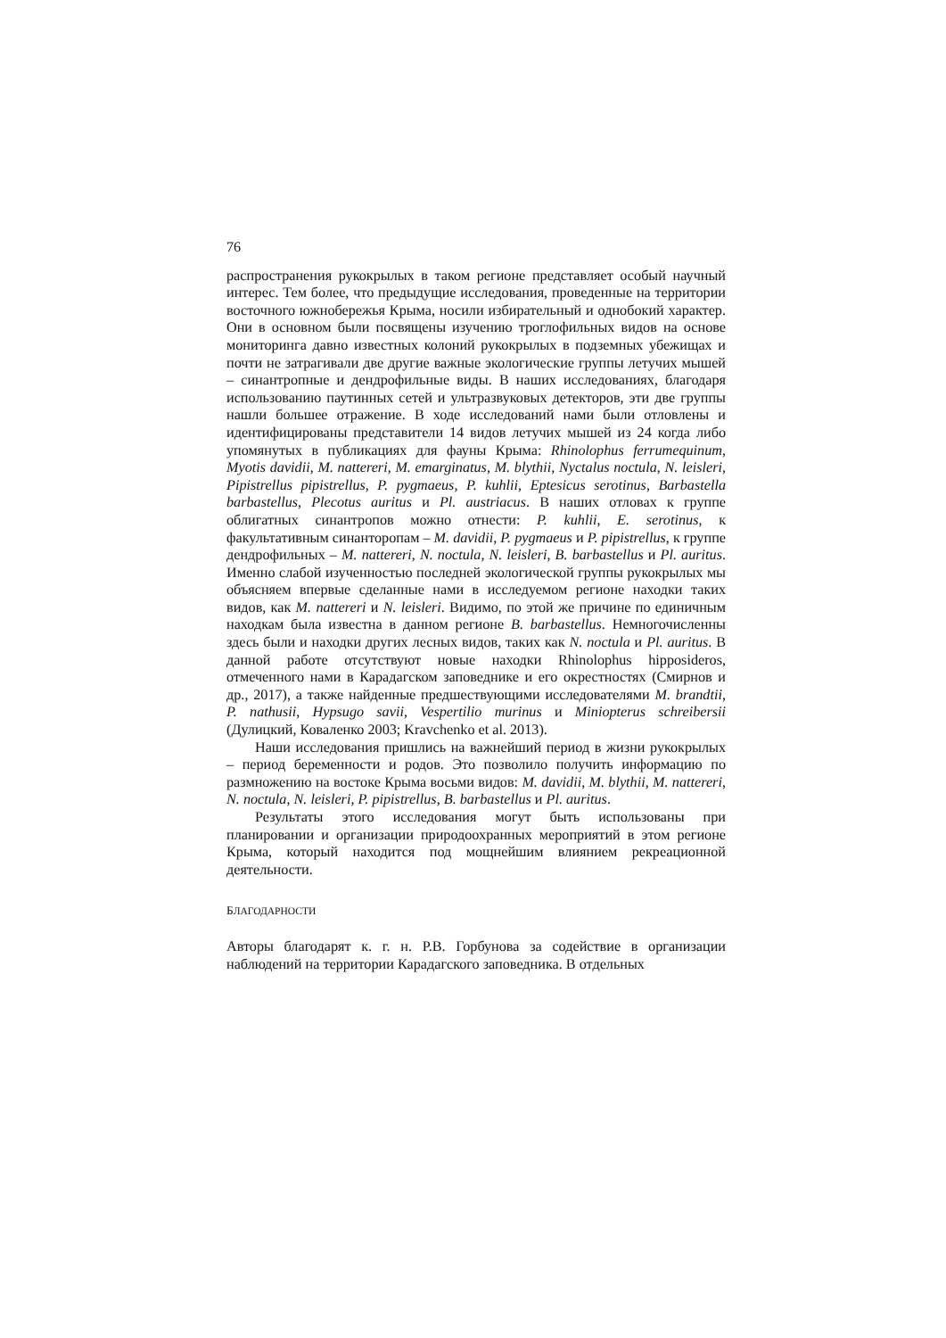76
распространения рукокрылых в таком регионе представляет особый научный интерес. Тем более, что предыдущие исследования, проведенные на территории восточного южнобережья Крыма, носили избирательный и однобокий характер. Они в основном были посвящены изучению троглофильных видов на основе мониторинга давно известных колоний рукокрылых в подземных убежищах и почти не затрагивали две другие важные экологические группы летучих мышей – синантропные и дендрофильные виды. В наших исследованиях, благодаря использованию паутинных сетей и ультразвуковых детекторов, эти две группы нашли большее отражение. В ходе исследований нами были отловлены и идентифицированы представители 14 видов летучих мышей из 24 когда либо упомянутых в публикациях для фауны Крыма: Rhinolophus ferrumequinum, Myotis davidii, M. nattereri, M. emarginatus, M. blythii, Nyctalus noctula, N. leisleri, Pipistrellus pipistrellus, P. pygmaeus, P. kuhlii, Eptesicus serotinus, Barbastella barbastellus, Plecotus auritus и Pl. austriacus. В наших отловах к группе облигатных синантропов можно отнести: P. kuhlii, E. serotinus, к факультативным синанторопам – M. davidii, P. pygmaeus и P. pipistrellus, к группе дендрофильных – M. nattereri, N. noctula, N. leisleri, B. barbastellus и Pl. auritus. Именно слабой изученностью последней экологической группы рукокрылых мы объясняем впервые сделанные нами в исследуемом регионе находки таких видов, как M. nattereri и N. leisleri. Видимо, по этой же причине по единичным находкам была известна в данном регионе B. barbastellus. Немногочисленны здесь были и находки других лесных видов, таких как N. noctula и Pl. auritus. В данной работе отсутствуют новые находки Rhinolophus hipposideros, отмеченного нами в Карадагском заповеднике и его окрестностях (Смирнов и др., 2017), а также найденные предшествующими исследователями M. brandtii, P. nathusii, Hypsugo savii, Vespertilio murinus и Miniopterus schreibersii (Дулицкий, Коваленко 2003; Kravchenko et al. 2013).
Наши исследования пришлись на важнейший период в жизни рукокрылых – период беременности и родов. Это позволило получить информацию по размножению на востоке Крыма восьми видов: M. davidii, M. blythii, M. nattereri, N. noctula, N. leisleri, P. pipistrellus, B. barbastellus и Pl. auritus.
Результаты этого исследования могут быть использованы при планировании и организации природоохранных мероприятий в этом регионе Крыма, который находится под мощнейшим влиянием рекреационной деятельности.
БЛАГОДАРНОСТИ
Авторы благодарят к. г. н. Р.В. Горбунова за содействие в организации наблюдений на территории Карадагского заповедника. В отдельных